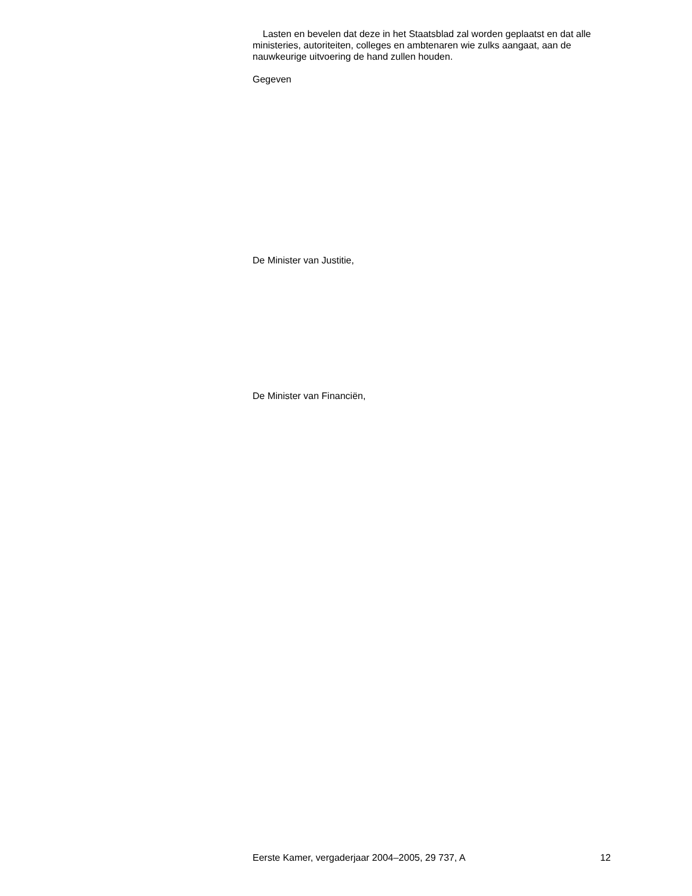Lasten en bevelen dat deze in het Staatsblad zal worden geplaatst en dat alle ministeries, autoriteiten, colleges en ambtenaren wie zulks aangaat, aan de nauwkeurige uitvoering de hand zullen houden.
Gegeven
De Minister van Justitie,
De Minister van Financiën,
Eerste Kamer, vergaderjaar 2004–2005, 29 737, A 12